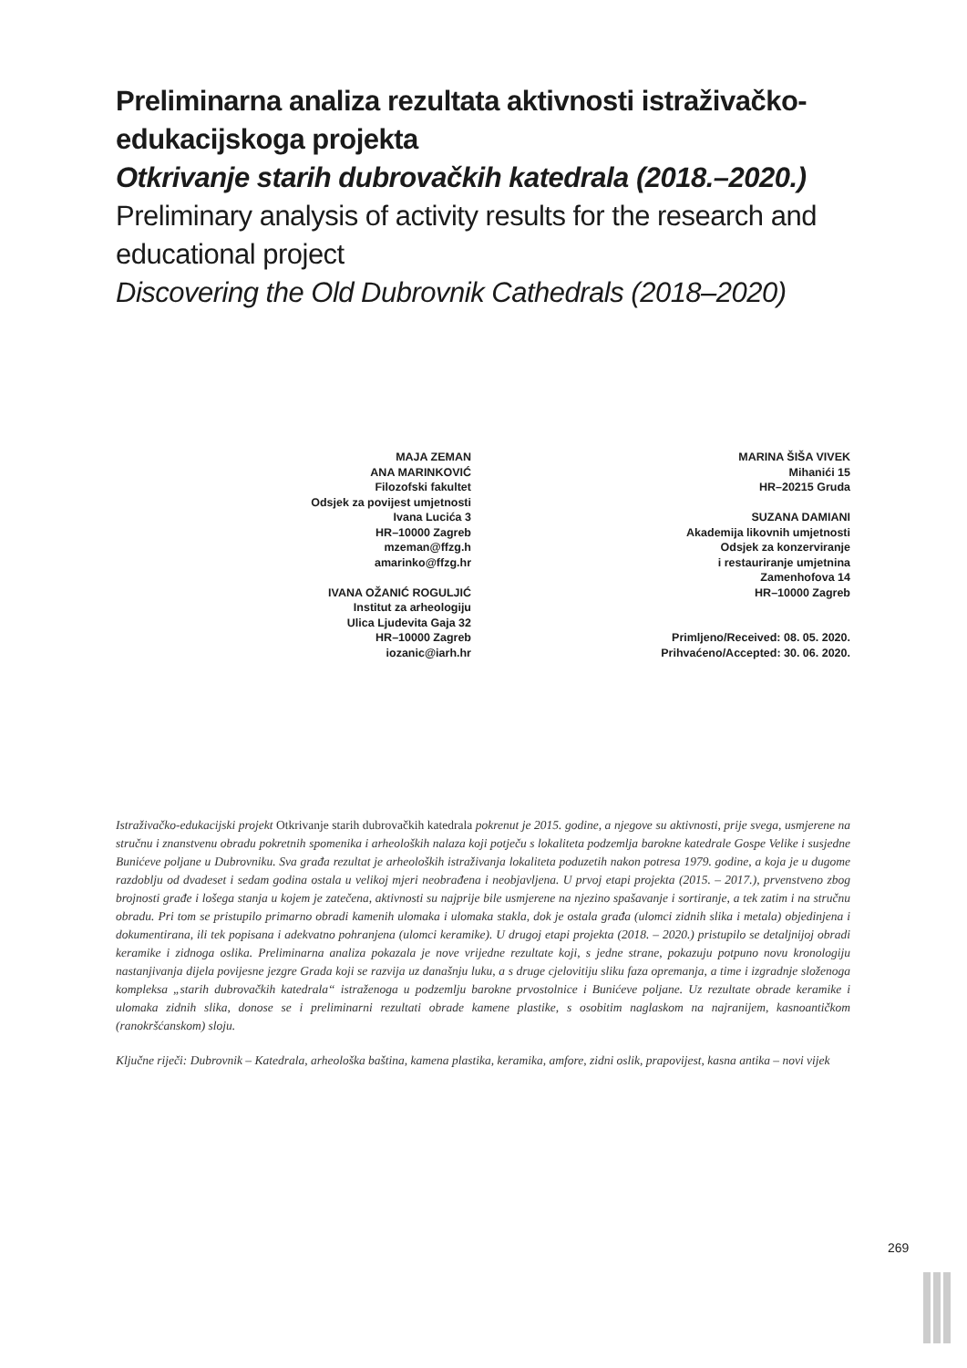Preliminarna analiza rezultata aktivnosti istraživačko-edukacijskoga projekta
Otkrivanje starih dubrovačkih katedrala (2018.–2020.)
Preliminary analysis of activity results for the research and educational project
Discovering the Old Dubrovnik Cathedrals (2018–2020)
MAJA ZEMAN
ANA MARINKOVIĆ
Filozofski fakultet
Odsjek za povijest umjetnosti
Ivana Lucića 3
HR–10000 Zagreb
mzeman@ffzg.h
amarinko@ffzg.hr
IVANA OŽANIĆ ROGULJIĆ
Institut za arheologiju
Ulica Ljudevita Gaja 32
HR–10000 Zagreb
iozanic@iarh.hr
MARINA ŠIŠA VIVEK
Mihanići 15
HR–20215 Gruda
SUZANA DAMIANI
Akademija likovnih umjetnosti
Odsjek za konzerviranje
i restauriranje umjetnina
Zamenhofova 14
HR–10000 Zagreb
Primljeno/Received: 08. 05. 2020.
Prihvaćeno/Accepted: 30. 06. 2020.
Istraživačko-edukacijski projekt Otkrivanje starih dubrovačkih katedrala pokrenut je 2015. godine, a njegove su aktivnosti, prije svega, usmjerene na stručnu i znanstvenu obradu pokretnih spomenika i arheoloških nalaza koji potječu s lokaliteta podzemlja barokne katedrale Gospe Velike i susjedne Bunićeve poljane u Dubrovniku. Sva građa rezultat je arheoloških istraživanja lokaliteta poduzetih nakon potresa 1979. godine, a koja je u dugome razdoblju od dvadeset i sedam godina ostala u velikoj mjeri neobrađena i neobjavljena. U prvoj etapi projekta (2015. – 2017.), prvenstveno zbog brojnosti građe i lošega stanja u kojem je zatečena, aktivnosti su najprije bile usmjerene na njezino spašavanje i sortiranje, a tek zatim i na stručnu obradu. Pri tom se pristupilo primarno obradi kamenih ulomaka i ulomaka stakla, dok je ostala građa (ulomci zidnih slika i metala) objedinjena i dokumentirana, ili tek popisana i adekvatno pohranjena (ulomci keramike). U drugoj etapi projekta (2018. – 2020.) pristupilo se detaljnijoj obradi keramike i zidnoga oslika. Preliminarna analiza pokazala je nove vrijedne rezultate koji, s jedne strane, pokazuju potpuno novu kronologiju nastanjivanja dijela povijesne jezgre Grada koji se razvija uz današnju luku, a s druge cjelovitiju sliku faza opremanja, a time i izgradnje složenoga kompleksa „starih dubrovačkih katedrala“ istraženoga u podzemlju barokne prvostolnice i Bunićeve poljane. Uz rezultate obrade keramike i ulomaka zidnih slika, donose se i preliminarni rezultati obrade kamene plastike, s osobitim naglaskom na najranijem, kasnoantičkom (ranokršćanskom) sloju.
Ključne riječi: Dubrovnik – Katedrala, arheološka baština, kamena plastika, keramika, amfore, zidni oslik, prapovijest, kasna antika – novi vijek
269